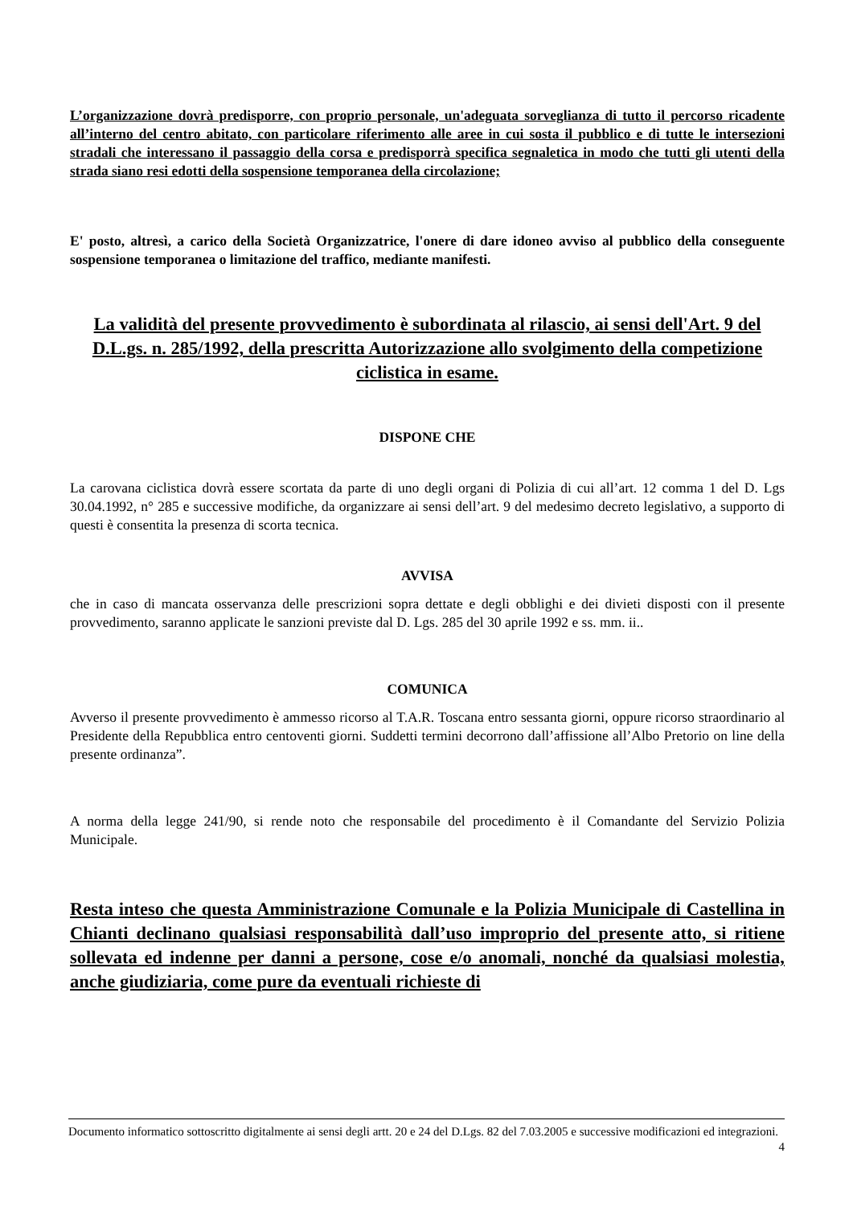L’organizzazione dovrà predisporre, con proprio personale, un'adeguata sorveglianza di tutto il percorso ricadente all’interno del centro abitato, con particolare riferimento alle aree in cui sosta il pubblico e di tutte le intersezioni stradali che interessano il passaggio della corsa e predisporrà specifica segnaletica in modo che tutti gli utenti della strada siano resi edotti della sospensione temporanea della circolazione;
E' posto, altresì, a carico della Società Organizzatrice, l'onere di dare idoneo avviso al pubblico della conseguente sospensione temporanea o limitazione del traffico, mediante manifesti.
La validità del presente provvedimento è subordinata al rilascio, ai sensi dell'Art. 9 del D.L.gs. n. 285/1992, della prescritta Autorizzazione allo svolgimento della competizione ciclistica in esame.
DISPONE CHE
La carovana ciclistica dovrà essere scortata da parte di uno degli organi di Polizia di cui all’art. 12 comma 1 del D. Lgs 30.04.1992, n° 285 e successive modifiche, da organizzare ai sensi dell’art. 9 del medesimo decreto legislativo, a supporto di questi è consentita la presenza di scorta tecnica.
AVVISA
che in caso di mancata osservanza delle prescrizioni sopra dettate e degli obblighi e dei divieti disposti con il presente provvedimento, saranno applicate le sanzioni previste dal D. Lgs. 285 del 30 aprile 1992 e ss. mm. ii..
COMUNICA
Avverso il presente provvedimento è ammesso ricorso al T.A.R. Toscana entro sessanta giorni, oppure ricorso straordinario al Presidente della Repubblica entro centoventi giorni. Suddetti termini decorrono dall’affissione all’Albo Pretorio on line della presente ordinanza”.
A norma della legge 241/90, si rende noto che responsabile del procedimento è il Comandante del Servizio Polizia Municipale.
Resta inteso che questa Amministrazione Comunale e la Polizia Municipale di Castellina in Chianti declinano qualsiasi responsabilità dall’uso improprio del presente atto, si ritiene sollevata ed indenne per danni a persone, cose e/o anomali, nonché da qualsiasi molestia, anche giudiziaria, come pure da eventuali richieste di
Documento informatico sottoscritto digitalmente ai sensi degli artt. 20 e 24 del D.Lgs. 82 del 7.03.2005 e successive modificazioni ed integrazioni.
4